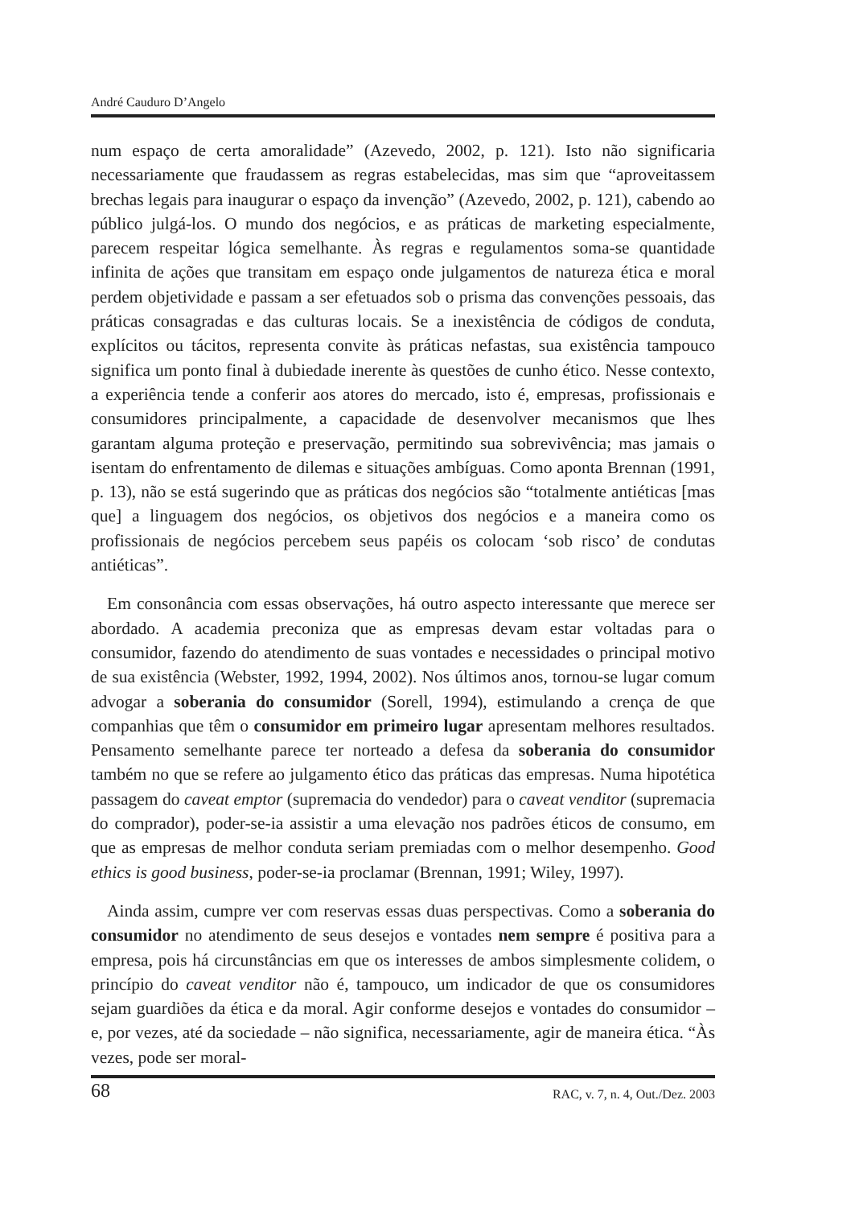André Cauduro D’Angelo
num espaço de certa amoralidade” (Azevedo, 2002, p. 121). Isto não significaria necessariamente que fraudassem as regras estabelecidas, mas sim que “aproveitassem brechas legais para inaugurar o espaço da invenção” (Azevedo, 2002, p. 121), cabendo ao público julgá-los. O mundo dos negócios, e as práticas de marketing especialmente, parecem respeitar lógica semelhante. Às regras e regulamentos soma-se quantidade infinita de ações que transitam em espaço onde julgamentos de natureza ética e moral perdem objetividade e passam a ser efetuados sob o prisma das convenções pessoais, das práticas consagradas e das culturas locais. Se a inexistência de códigos de conduta, explícitos ou tácitos, representa convite às práticas nefastas, sua existência tampouco significa um ponto final à dubiedade inerente às questões de cunho ético. Nesse contexto, a experiência tende a conferir aos atores do mercado, isto é, empresas, profissionais e consumidores principalmente, a capacidade de desenvolver mecanismos que lhes garantam alguma proteção e preservação, permitindo sua sobrevivência; mas jamais o isentam do enfrentamento de dilemas e situações ambíguas. Como aponta Brennan (1991, p. 13), não se está sugerindo que as práticas dos negócios são “totalmente antiéticas [mas que] a linguagem dos negócios, os objetivos dos negócios e a maneira como os profissionais de negócios percebem seus papéis os colocam ‘sob risco’ de condutas antiéticas”.
Em consonância com essas observações, há outro aspecto interessante que merece ser abordado. A academia preconiza que as empresas devam estar voltadas para o consumidor, fazendo do atendimento de suas vontades e necessidades o principal motivo de sua existência (Webster, 1992, 1994, 2002). Nos últimos anos, tornou-se lugar comum advogar a soberania do consumidor (Sorell, 1994), estimulando a crença de que companhias que têm o consumidor em primeiro lugar apresentam melhores resultados. Pensamento semelhante parece ter norteado a defesa da soberania do consumidor também no que se refere ao julgamento ético das práticas das empresas. Numa hipotética passagem do caveat emptor (supremacia do vendedor) para o caveat venditor (supremacia do comprador), poder-se-ia assistir a uma elevação nos padrões éticos de consumo, em que as empresas de melhor conduta seriam premiadas com o melhor desempenho. Good ethics is good business, poder-se-ia proclamar (Brennan, 1991; Wiley, 1997).
Ainda assim, cumpre ver com reservas essas duas perspectivas. Como a soberania do consumidor no atendimento de seus desejos e vontades nem sempre é positiva para a empresa, pois há circunstâncias em que os interesses de ambos simplesmente colidem, o princípio do caveat venditor não é, tampouco, um indicador de que os consumidores sejam guardiões da ética e da moral. Agir conforme desejos e vontades do consumidor – e, por vezes, até da sociedade – não significa, necessariamente, agir de maneira ética. “Às vezes, pode ser moral-
68 RAC, v. 7, n. 4, Out./Dez. 2003